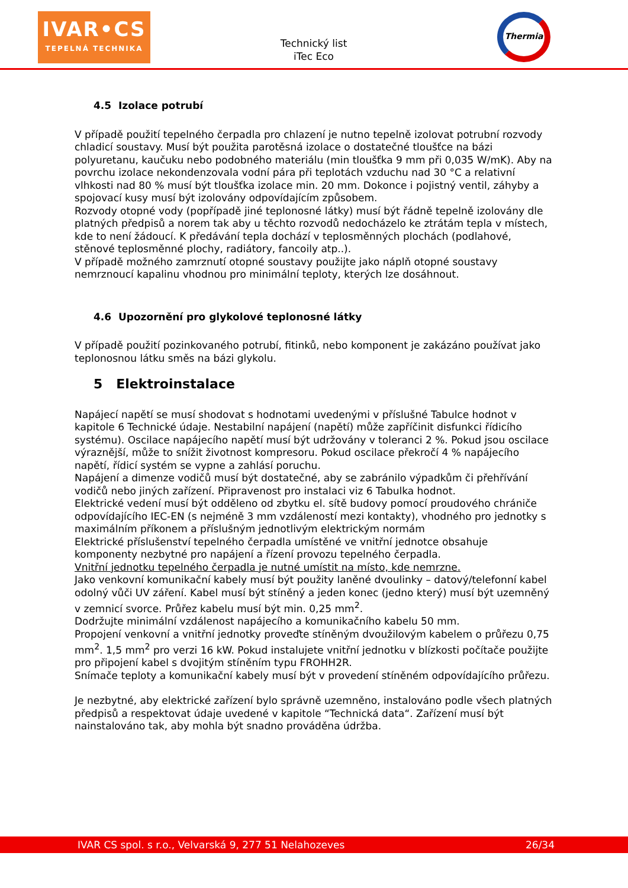IVAR•CS
TEPELNÁ TECHNIKA
Technický list
iTec Eco
Thermia
4.5 Izolace potrubí
V případě použití tepelného čerpadla pro chlazení je nutno tepelně izolovat potrubní rozvody chladicí soustavy. Musí být použita parotěsná izolace o dostatečné tloušťce na bázi polyuretanu, kaučuku nebo podobného materiálu (min tloušťka 9 mm při 0,035 W/mK). Aby na povrchu izolace nekondenzovala vodní pára při teplotách vzduchu nad 30 °C a relativní vlhkosti nad 80 % musí být tloušťka izolace min. 20 mm. Dokonce i pojistný ventil, záhyby a spojovací kusy musí být izolovány odpovídajícím způsobem.
Rozvody otopné vody (popřípadě jiné teplonosné látky) musí být řádně tepelně izolovány dle platných předpisů a norem tak aby u těchto rozvodů nedocházelo ke ztrátám tepla v místech, kde to není žádoucí. K předávání tepla dochází v teplosměnných plochách (podlahové, stěnové teplosměnné plochy, radiátory, fancoily atp..).
V případě možného zamrznutí otopné soustavy použijte jako náplň otopné soustavy nemrznoucí kapalinu vhodnou pro minimální teploty, kterých lze dosáhnout.
4.6 Upozornění pro glykolové teplonosné látky
V případě použití pozinkovaného potrubí, fitinků, nebo komponent je zakázáno používat jako teplonosnou látku směs na bázi glykolu.
5 Elektroinstalace
Napájecí napětí se musí shodovat s hodnotami uvedenými v příslušné Tabulce hodnot v kapitole 6 Technické údaje. Nestabilní napájení (napětí) může zapříčinit disfunkci řídicího systému). Oscilace napájecího napětí musí být udržovány v toleranci 2 %. Pokud jsou oscilace výraznější, může to snížit životnost kompresoru. Pokud oscilace překročí 4 % napájecího napětí, řídicí systém se vypne a zahlásí poruchu.
Napájení a dimenze vodičů musí být dostatečné, aby se zabránilo výpadkům či přehřívání vodičů nebo jiných zařízení. Připravenost pro instalaci viz 6 Tabulka hodnot.
Elektrické vedení musí být odděleno od zbytku el. sítě budovy pomocí proudového chrániče odpovídajícího IEC-EN (s nejméně 3 mm vzdáleností mezi kontakty), vhodného pro jednotky s maximálním příkonem a příslušným jednotlivým elektrickým normám
Elektrické příslušenství tepelného čerpadla umístěné ve vnitřní jednotce obsahuje komponenty nezbytné pro napájení a řízení provozu tepelného čerpadla.
Vnitřní jednotku tepelného čerpadla je nutné umístit na místo, kde nemrzne.
Jako venkovní komunikační kabely musí být použity laněné dvoulinky – datový/telefonní kabel odolný vůči UV záření. Kabel musí být stíněný a jeden konec (jedno který) musí být uzemněný v zemnicí svorce. Průřez kabelu musí být min. 0,25 mm<sup>2</sup>.
Dodržujte minimální vzdálenost napájecího a komunikačního kabelu 50 mm.
Propojení venkovní a vnitřní jednotky proveďte stíněným dvoužilovým kabelem o průřezu 0,75 mm<sup>2</sup>. 1,5 mm<sup>2</sup> pro verzi 16 kW. Pokud instalujete vnitřní jednotku v blízkosti počítače použijte pro připojení kabel s dvojitým stíněním typu FROHH2R.
Snímače teploty a komunikační kabely musí být v provedení stíněném odpovídajícího průřezu.
Je nezbytné, aby elektrické zařízení bylo správně uzemněno, instalováno podle všech platných předpisů a respektovat údaje uvedené v kapitole “Technická data“. Zařízení musí být nainstalováno tak, aby mohla být snadno prováděna údržba.
IVAR CS spol. s r.o., Velvarská 9, 277 51 Nelahozeves 26/34